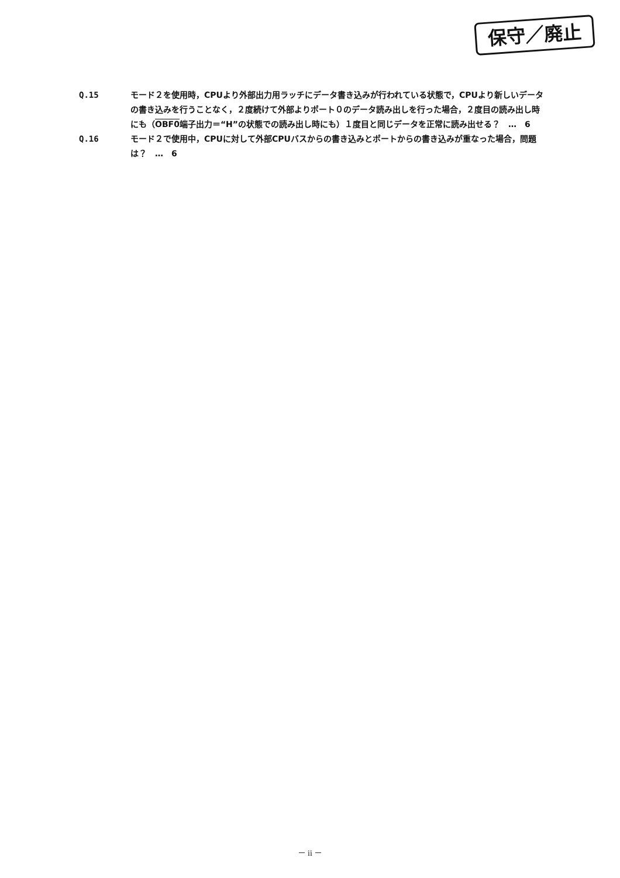保守／廃止
Q.15 モード２を使用時，CPUより外部出力用ラッチにデータ書き込みが行われている状態で，CPUより新しいデータの書き込みを行うことなく，２度続けて外部よりポート０のデータ読み出しを行った場合，２度目の読み出し時にも（OBF0端子出力＝“H”の状態での読み出し時にも）１度目と同じデータを正常に読み出せる？　…　6
Q.16 モード２で使用中，CPUに対して外部CPUバスからの書き込みとポートからの書き込みが重なった場合，問題は？　…　6
－ ii －